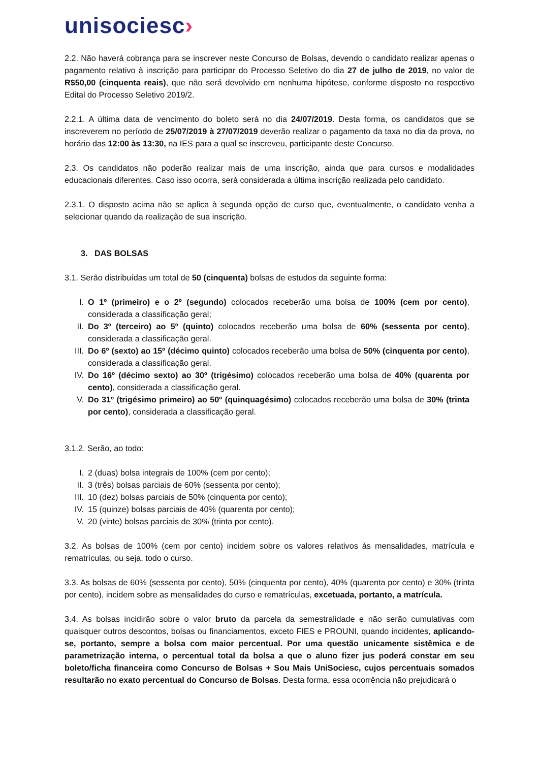unisociesc›
2.2. Não haverá cobrança para se inscrever neste Concurso de Bolsas, devendo o candidato realizar apenas o pagamento relativo à inscrição para participar do Processo Seletivo do dia 27 de julho de 2019, no valor de R$50,00 (cinquenta reais), que não será devolvido em nenhuma hipótese, conforme disposto no respectivo Edital do Processo Seletivo 2019/2.
2.2.1. A última data de vencimento do boleto será no dia 24/07/2019. Desta forma, os candidatos que se inscreverem no período de 25/07/2019 à 27/07/2019 deverão realizar o pagamento da taxa no dia da prova, no horário das 12:00 às 13:30, na IES para a qual se inscreveu, participante deste Concurso.
2.3. Os candidatos não poderão realizar mais de uma inscrição, ainda que para cursos e modalidades educacionais diferentes. Caso isso ocorra, será considerada a última inscrição realizada pelo candidato.
2.3.1. O disposto acima não se aplica à segunda opção de curso que, eventualmente, o candidato venha a selecionar quando da realização de sua inscrição.
3. DAS BOLSAS
3.1. Serão distribuídas um total de 50 (cinquenta) bolsas de estudos da seguinte forma:
I. O 1º (primeiro) e o 2º (segundo) colocados receberão uma bolsa de 100% (cem por cento), considerada a classificação geral;
II. Do 3º (terceiro) ao 5º (quinto) colocados receberão uma bolsa de 60% (sessenta por cento), considerada a classificação geral.
III. Do 6º (sexto) ao 15º (décimo quinto) colocados receberão uma bolsa de 50% (cinquenta por cento), considerada a classificação geral.
IV. Do 16º (décimo sexto) ao 30º (trigésimo) colocados receberão uma bolsa de 40% (quarenta por cento), considerada a classificação geral.
V. Do 31º (trigésimo primeiro) ao 50º (quinquagésimo) colocados receberão uma bolsa de 30% (trinta por cento), considerada a classificação geral.
3.1.2. Serão, ao todo:
I. 2 (duas) bolsa integrais de 100% (cem por cento);
II. 3 (três) bolsas parciais de 60% (sessenta por cento);
III. 10 (dez) bolsas parciais de 50% (cinquenta por cento);
IV. 15 (quinze) bolsas parciais de 40% (quarenta por cento);
V. 20 (vinte) bolsas parciais de 30% (trinta por cento).
3.2. As bolsas de 100% (cem por cento) incidem sobre os valores relativos às mensalidades, matrícula e rematrículas, ou seja, todo o curso.
3.3. As bolsas de 60% (sessenta por cento), 50% (cinquenta por cento), 40% (quarenta por cento) e 30% (trinta por cento), incidem sobre as mensalidades do curso e rematrículas, excetuada, portanto, a matrícula.
3.4. As bolsas incidirão sobre o valor bruto da parcela da semestralidade e não serão cumulativas com quaisquer outros descontos, bolsas ou financiamentos, exceto FIES e PROUNI, quando incidentes, aplicando-se, portanto, sempre a bolsa com maior percentual. Por uma questão unicamente sistêmica e de parametrização interna, o percentual total da bolsa a que o aluno fizer jus poderá constar em seu boleto/ficha financeira como Concurso de Bolsas + Sou Mais UniSociesc, cujos percentuais somados resultarão no exato percentual do Concurso de Bolsas. Desta forma, essa ocorrência não prejudicará o